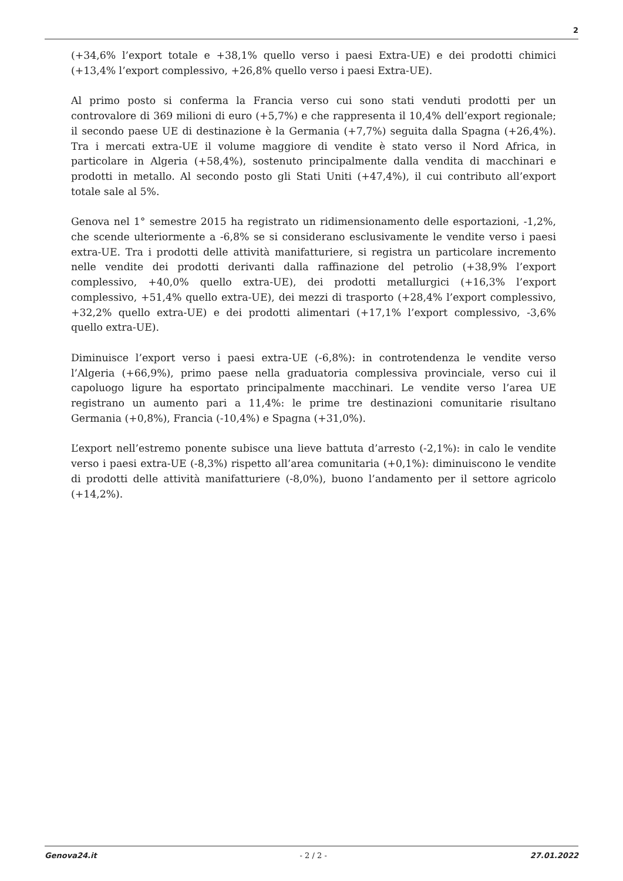2
(+34,6% l’export totale e +38,1% quello verso i paesi Extra-UE) e dei prodotti chimici (+13,4% l’export complessivo, +26,8% quello verso i paesi Extra-UE).
Al primo posto si conferma la Francia verso cui sono stati venduti prodotti per un controvalore di 369 milioni di euro (+5,7%) e che rappresenta il 10,4% dell’export regionale; il secondo paese UE di destinazione è la Germania (+7,7%) seguita dalla Spagna (+26,4%). Tra i mercati extra-UE il volume maggiore di vendite è stato verso il Nord Africa, in particolare in Algeria (+58,4%), sostenuto principalmente dalla vendita di macchinari e prodotti in metallo. Al secondo posto gli Stati Uniti (+47,4%), il cui contributo all’export totale sale al 5%.
Genova nel 1° semestre 2015 ha registrato un ridimensionamento delle esportazioni, -1,2%, che scende ulteriormente a -6,8% se si considerano esclusivamente le vendite verso i paesi extra-UE. Tra i prodotti delle attività manifatturiere, si registra un particolare incremento nelle vendite dei prodotti derivanti dalla raffinazione del petrolio (+38,9% l’export complessivo, +40,0% quello extra-UE), dei prodotti metallurgici (+16,3% l’export complessivo, +51,4% quello extra-UE), dei mezzi di trasporto (+28,4% l’export complessivo, +32,2% quello extra-UE) e dei prodotti alimentari (+17,1% l’export complessivo, -3,6% quello extra-UE).
Diminuisce l’export verso i paesi extra-UE (-6,8%): in controtendenza le vendite verso l’Algeria (+66,9%), primo paese nella graduatoria complessiva provinciale, verso cui il capoluogo ligure ha esportato principalmente macchinari. Le vendite verso l’area UE registrano un aumento pari a 11,4%: le prime tre destinazioni comunitarie risultano Germania (+0,8%), Francia (-10,4%) e Spagna (+31,0%).
L’export nell’estremo ponente subisce una lieve battuta d’arresto (-2,1%): in calo le vendite verso i paesi extra-UE (-8,3%) rispetto all’area comunitaria (+0,1%): diminuiscono le vendite di prodotti delle attività manifatturiere (-8,0%), buono l’andamento per il settore agricolo (+14,2%).
Genova24.it - 2 / 2 - 27.01.2022